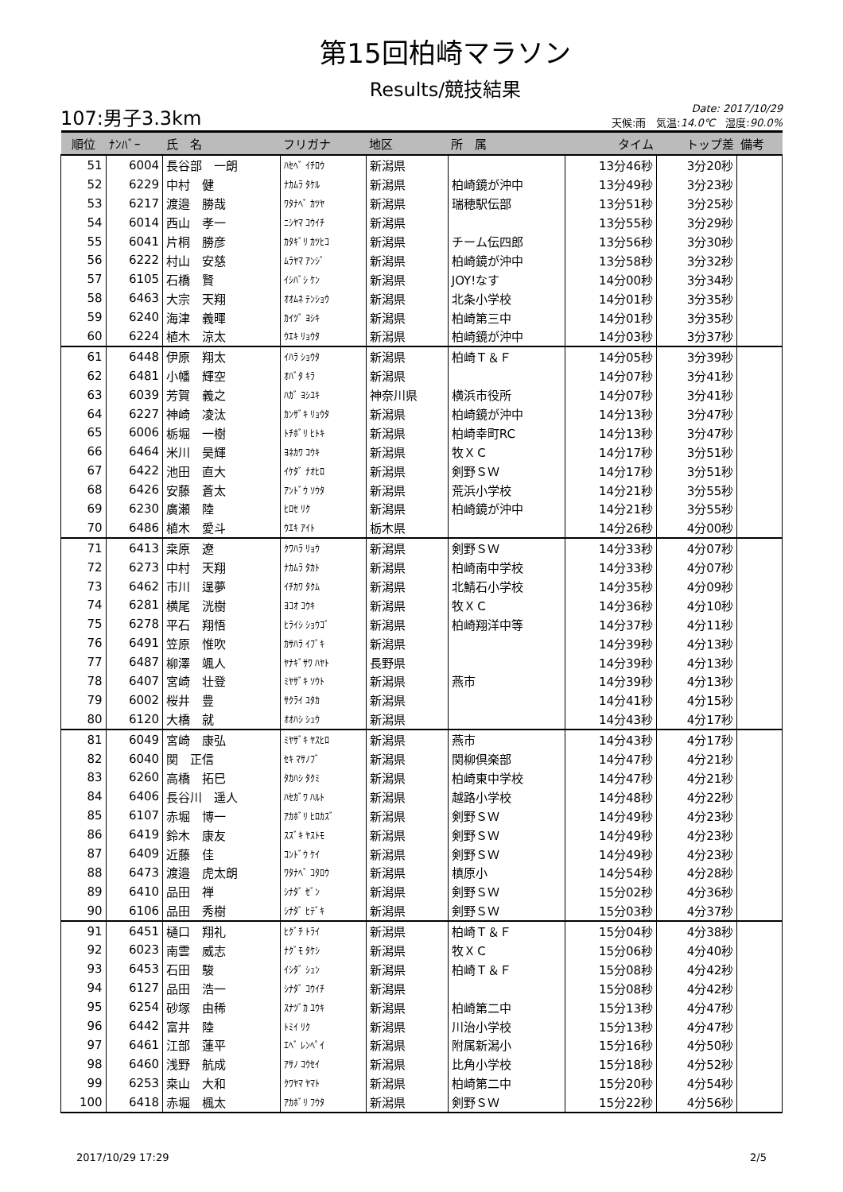第15回柏崎マラソン
Results/競技結果
107:男子3.3km
Date: 2017/10/29
天候:雨　気温:14.0℃　湿度:90.0%
| 順位 | ﾅﾝﾊﾞｰ | 氏 名 | フリガナ | 地区 | 所 属 | タイム | トップ差 | 備考 |
| --- | --- | --- | --- | --- | --- | --- | --- | --- |
| 51 | 6004 | 長谷部 一朗 | ﾊｾﾍﾞ ｲﾁﾛｳ | 新潟県 | | 13分46秒 | 3分20秒 | |
| 52 | 6229 | 中村 健 | ﾅｶﾑﾗ ﾀｹﾙ | 新潟県 | 柏崎鏡が沖中 | 13分49秒 | 3分23秒 | |
| 53 | 6217 | 渡邉 勝哉 | ﾜﾀﾅﾍﾞ ｶﾂﾔ | 新潟県 | 瑞穂駅伝部 | 13分51秒 | 3分25秒 | |
| 54 | 6014 | 西山 孝一 | ﾆｼﾔﾏ ｺｳｲﾁ | 新潟県 | | 13分55秒 | 3分29秒 | |
| 55 | 6041 | 片桐 勝彦 | ｶﾀｷﾞﾘ ｶﾂﾋｺ | 新潟県 | チーム伝四郎 | 13分56秒 | 3分30秒 | |
| 56 | 6222 | 村山 安慈 | ﾑﾗﾔﾏ ｱﾝｼﾞ | 新潟県 | 柏崎鏡が沖中 | 13分58秒 | 3分32秒 | |
| 57 | 6105 | 石橋 賢 | ｲｼﾊﾞｼ ｹﾝ | 新潟県 | JOY!なす | 14分00秒 | 3分34秒 | |
| 58 | 6463 | 大宗 天翔 | ｵｵﾑﾈ ﾃﾝｼｮｳ | 新潟県 | 北条小学校 | 14分01秒 | 3分35秒 | |
| 59 | 6240 | 海津 義暉 | ｶｲﾂﾞ ﾖｼｷ | 新潟県 | 柏崎第三中 | 14分01秒 | 3分35秒 | |
| 60 | 6224 | 植木 涼太 | ｳｴｷ ﾘｮｳﾀ | 新潟県 | 柏崎鏡が沖中 | 14分03秒 | 3分37秒 | |
| 61 | 6448 | 伊原 翔太 | ｲﾊﾗ ｼｮｳﾀ | 新潟県 | 柏崎Ｔ＆Ｆ | 14分05秒 | 3分39秒 | |
| 62 | 6481 | 小幡 輝空 | ｵﾊﾞﾀ ｷﾗ | 新潟県 | | 14分07秒 | 3分41秒 | |
| 63 | 6039 | 芳賀 義之 | ﾊｶﾞ ﾖｼﾕｷ | 神奈川県 | 横浜市役所 | 14分07秒 | 3分41秒 | |
| 64 | 6227 | 神崎 凌汰 | ｶﾝｻﾞｷ ﾘｮｳﾀ | 新潟県 | 柏崎鏡が沖中 | 14分13秒 | 3分47秒 | |
| 65 | 6006 | 栃堀 一樹 | ﾄﾁﾎﾞﾘ ﾋﾄｷ | 新潟県 | 柏崎幸町RC | 14分13秒 | 3分47秒 | |
| 66 | 6464 | 米川 昊輝 | ﾖﾈｶﾜ ｺｳｷ | 新潟県 | 牧ＸＣ | 14分17秒 | 3分51秒 | |
| 67 | 6422 | 池田 直大 | ｲｹﾀﾞ ﾅｵﾋﾛ | 新潟県 | 剣野ＳＷ | 14分17秒 | 3分51秒 | |
| 68 | 6426 | 安藤 蒼太 | ｱﾝﾄﾞｳ ｿｳﾀ | 新潟県 | 荒浜小学校 | 14分21秒 | 3分55秒 | |
| 69 | 6230 | 廣瀬 陸 | ﾋﾛｾ ﾘｸ | 新潟県 | 柏崎鏡が沖中 | 14分21秒 | 3分55秒 | |
| 70 | 6486 | 植木 愛斗 | ｳｴｷ ｱｲﾄ | 栃木県 | | 14分26秒 | 4分00秒 | |
| 71 | 6413 | 桒原 遼 | ｸﾜﾊﾗ ﾘｮｳ | 新潟県 | 剣野ＳＷ | 14分33秒 | 4分07秒 | |
| 72 | 6273 | 中村 天翔 | ﾅｶﾑﾗ ﾀｶﾄ | 新潟県 | 柏崎南中学校 | 14分33秒 | 4分07秒 | |
| 73 | 6462 | 市川 逞夢 | ｲﾁｶﾜ ﾀｸﾑ | 新潟県 | 北鯖石小学校 | 14分35秒 | 4分09秒 | |
| 74 | 6281 | 横尾 洸樹 | ﾖｺｵ ｺｳｷ | 新潟県 | 牧ＸＣ | 14分36秒 | 4分10秒 | |
| 75 | 6278 | 平石 翔悟 | ﾋﾗｲｼ ｼｮｳｺﾞ | 新潟県 | 柏崎翔洋中等 | 14分37秒 | 4分11秒 | |
| 76 | 6491 | 笠原 惟吹 | ｶｻﾊﾗ ｲﾌﾞｷ | 新潟県 | | 14分39秒 | 4分13秒 | |
| 77 | 6487 | 柳澤 颯人 | ﾔﾅｷﾞｻﾜ ﾊﾔﾄ | 長野県 | | 14分39秒 | 4分13秒 | |
| 78 | 6407 | 宮崎 壮登 | ﾐﾔｻﾞｷ ｿｳﾄ | 新潟県 | 燕市 | 14分39秒 | 4分13秒 | |
| 79 | 6002 | 桜井 豊 | ｻｸﾗｲ ﾕﾀｶ | 新潟県 | | 14分41秒 | 4分15秒 | |
| 80 | 6120 | 大橋 就 | ｵｵﾊｼ ｼｭｳ | 新潟県 | | 14分43秒 | 4分17秒 | |
| 81 | 6049 | 宮崎 康弘 | ﾐﾔｻﾞｷ ﾔｽﾋﾛ | 新潟県 | 燕市 | 14分43秒 | 4分17秒 | |
| 82 | 6040 | 関 正信 | ｾｷ ﾏｻﾉﾌﾞ | 新潟県 | 関柳倶楽部 | 14分47秒 | 4分21秒 | |
| 83 | 6260 | 高橋 拓巳 | ﾀｶﾊｼ ﾀｸﾐ | 新潟県 | 柏崎東中学校 | 14分47秒 | 4分21秒 | |
| 84 | 6406 | 長谷川 遥人 | ﾊｾｶﾞﾜ ﾊﾙﾄ | 新潟県 | 越路小学校 | 14分48秒 | 4分22秒 | |
| 85 | 6107 | 赤堀 博一 | ｱｶﾎﾞﾘ ﾋﾛｶｽﾞ | 新潟県 | 剣野ＳＷ | 14分49秒 | 4分23秒 | |
| 86 | 6419 | 鈴木 康友 | ｽｽﾞｷ ﾔｽﾄﾓ | 新潟県 | 剣野ＳＷ | 14分49秒 | 4分23秒 | |
| 87 | 6409 | 近藤 佳 | ｺﾝﾄﾞｳ ｹｲ | 新潟県 | 剣野ＳＷ | 14分49秒 | 4分23秒 | |
| 88 | 6473 | 渡邉 虎太朗 | ﾜﾀﾅﾍﾞ ｺﾀﾛｳ | 新潟県 | 槙原小 | 14分54秒 | 4分28秒 | |
| 89 | 6410 | 品田 禅 | ｼﾅﾀﾞ ｾﾞﾝ | 新潟県 | 剣野ＳＷ | 15分02秒 | 4分36秒 | |
| 90 | 6106 | 品田 秀樹 | ｼﾅﾀﾞ ﾋﾃﾞｷ | 新潟県 | 剣野ＳＷ | 15分03秒 | 4分37秒 | |
| 91 | 6451 | 樋口 翔礼 | ﾋｸﾞﾁ ﾄﾗｲ | 新潟県 | 柏崎Ｔ＆Ｆ | 15分04秒 | 4分38秒 | |
| 92 | 6023 | 南雲 威志 | ﾅｸﾞﾓ ﾀｹｼ | 新潟県 | 牧ＸＣ | 15分06秒 | 4分40秒 | |
| 93 | 6453 | 石田 駿 | ｲｼﾀﾞ ｼｭﾝ | 新潟県 | 柏崎Ｔ＆Ｆ | 15分08秒 | 4分42秒 | |
| 94 | 6127 | 品田 浩一 | ｼﾅﾀﾞ ｺｳｲﾁ | 新潟県 | | 15分08秒 | 4分42秒 | |
| 95 | 6254 | 砂塚 由稀 | ｽﾅﾂﾞｶ ﾕｳｷ | 新潟県 | 柏崎第二中 | 15分13秒 | 4分47秒 | |
| 96 | 6442 | 富井 陸 | ﾄﾐｲ ﾘｸ | 新潟県 | 川治小学校 | 15分13秒 | 4分47秒 | |
| 97 | 6461 | 江部 蓮平 | ｴﾍﾞ ﾚﾝﾍﾟｲ | 新潟県 | 附属新潟小 | 15分16秒 | 4分50秒 | |
| 98 | 6460 | 浅野 航成 | ｱｻﾉ ｺｳｾｲ | 新潟県 | 比角小学校 | 15分18秒 | 4分52秒 | |
| 99 | 6253 | 桒山 大和 | ｸﾜﾔﾏ ﾔﾏﾄ | 新潟県 | 柏崎第二中 | 15分20秒 | 4分54秒 | |
| 100 | 6418 | 赤堀 楓太 | ｱｶﾎﾞﾘ ﾌｳﾀ | 新潟県 | 剣野ＳＷ | 15分22秒 | 4分56秒 | |
2017/10/29 17:29 2/5